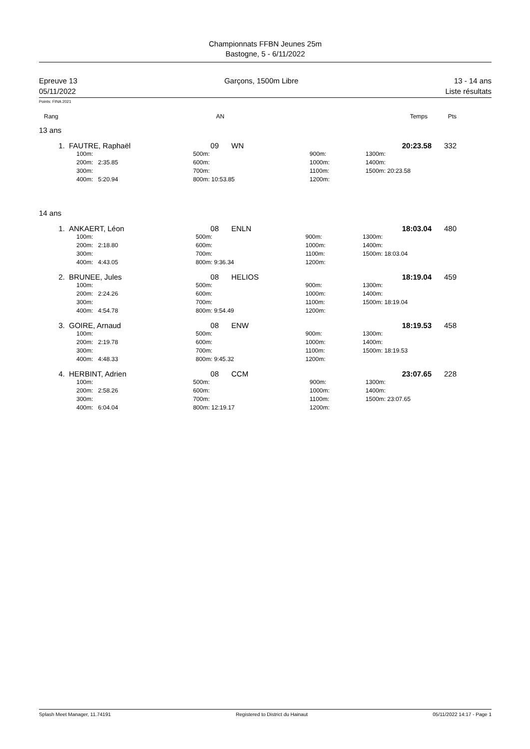Championnats FFBN Jeunes 25m
Bastogne, 5 - 6/11/2022
Epreuve 13
05/11/2022
Garçons, 1500m Libre 13 - 14 ans
Liste résultats
Points: FINA 2021
| Rang | AN | | Temps | Pts |
| --- | --- | --- | --- | --- |
13 ans
| 1. | FAUTRE, Raphaël | 09 | WN | 20:23.58 | 332 |
| | 100m: | 500m: | 900m: | 1300m: |
| | 200m: 2:35.85 | 600m: | 1000m: | 1400m: |
| | 300m: | 700m: | 1100m: | 1500m: 20:23.58 |
| | 400m: 5:20.94 | 800m: 10:53.85 | 1200m: | |
14 ans
| 1. | ANKAERT, Léon | 08 | ENLN | 18:03.04 | 480 |
| | 100m: | 500m: | 900m: | 1300m: |
| | 200m: 2:18.80 | 600m: | 1000m: | 1400m: |
| | 300m: | 700m: | 1100m: | 1500m: 18:03.04 |
| | 400m: 4:43.05 | 800m: 9:36.34 | 1200m: | |
| 2. | BRUNEE, Jules | 08 | HELIOS | 18:19.04 | 459 |
| | 100m: | 500m: | 900m: | 1300m: |
| | 200m: 2:24.26 | 600m: | 1000m: | 1400m: |
| | 300m: | 700m: | 1100m: | 1500m: 18:19.04 |
| | 400m: 4:54.78 | 800m: 9:54.49 | 1200m: | |
| 3. | GOIRE, Arnaud | 08 | ENW | 18:19.53 | 458 |
| | 100m: | 500m: | 900m: | 1300m: |
| | 200m: 2:19.78 | 600m: | 1000m: | 1400m: |
| | 300m: | 700m: | 1100m: | 1500m: 18:19.53 |
| | 400m: 4:48.33 | 800m: 9:45.32 | 1200m: | |
| 4. | HERBINT, Adrien | 08 | CCM | 23:07.65 | 228 |
| | 100m: | 500m: | 900m: | 1300m: |
| | 200m: 2:58.26 | 600m: | 1000m: | 1400m: |
| | 300m: | 700m: | 1100m: | 1500m: 23:07.65 |
| | 400m: 6:04.04 | 800m: 12:19.17 | 1200m: | |
Splash Meet Manager, 11.74191 Registered to District du Hainaut 05/11/2022 14:17 - Page 1